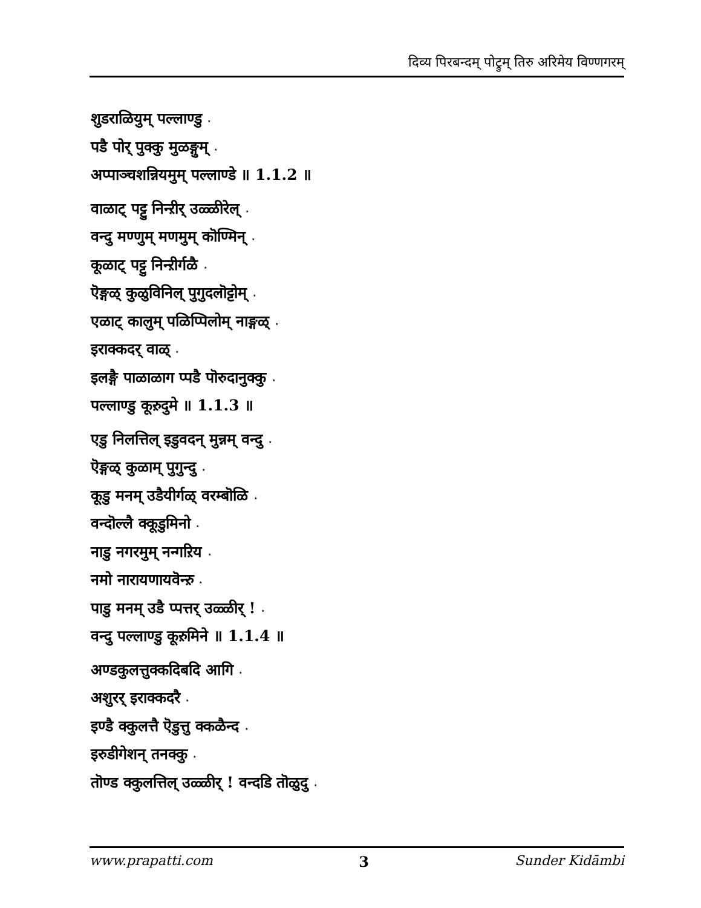दिव्य पिरबन्दम् पोट्रुम् तिरु अरिमेय विण्णगरम्
शुडराळियुम् पल्लाण्डु ⋆
पडै पोर् पुक्कु मुळङ्गुम् ⋆
अप्पाञ्चशन्नियमुम् पल्लाण्डे ॥ 1.1.2 ॥
वाळाट् पट्टु निन्ऱीर् उळ्ळीरेल् ⋆
वन्दु मण्णुम् मणमुम् कॊण्मिन् ⋆
कूळाट् पट्टु निन्ऱीर्गळै ⋆
ऎङ्गळ् कुळुविनिल् पुगुदलॊट्टोम् ⋆
एळाट् कालुम् पळिप्पिलोम् नाङ्गळ् ⋆
इराक्कदर् वाळ् ⋆
इलङ्गै पाळाळाग प्पडै पॊरुदानुक्कु ⋆
पल्लाण्डु कूऱुदुमे ॥ 1.1.3 ॥
एडु निलत्तिल् इडुवदन् मुन्नम् वन्दु ⋆
ऎङ्गळ् कुळाम् पुगुन्दु ⋆
कूडु मनम् उडैयीर्गळ् वरम्बॊळि ⋆
वन्दॊल्लै क्कूडुमिनो ⋆
नाडु नगरमुम् नन्गऱिय ⋆
नमो नारायणायवॆन्ऱु ⋆
पाडु मनम् उडै प्पत्तर् उळ्ळीर् ! ⋆
वन्दु पल्लाण्डु कूऱुमिने ॥ 1.1.4 ॥
अण्डकुलत्तुक्कदिबदि आगि ⋆
अशुरर् इराक्कदरै ⋆
इण्डै क्कुलत्तै ऎडुत्तु क्कळैन्द ⋆
इरुडीगेशन् तनक्कु ⋆
तॊण्ड क्कुलत्तिल् उळ्ळीर् ! वन्दडि तॊळुदु ⋆
www.prapatti.com 3 Sunder Kidāmbi